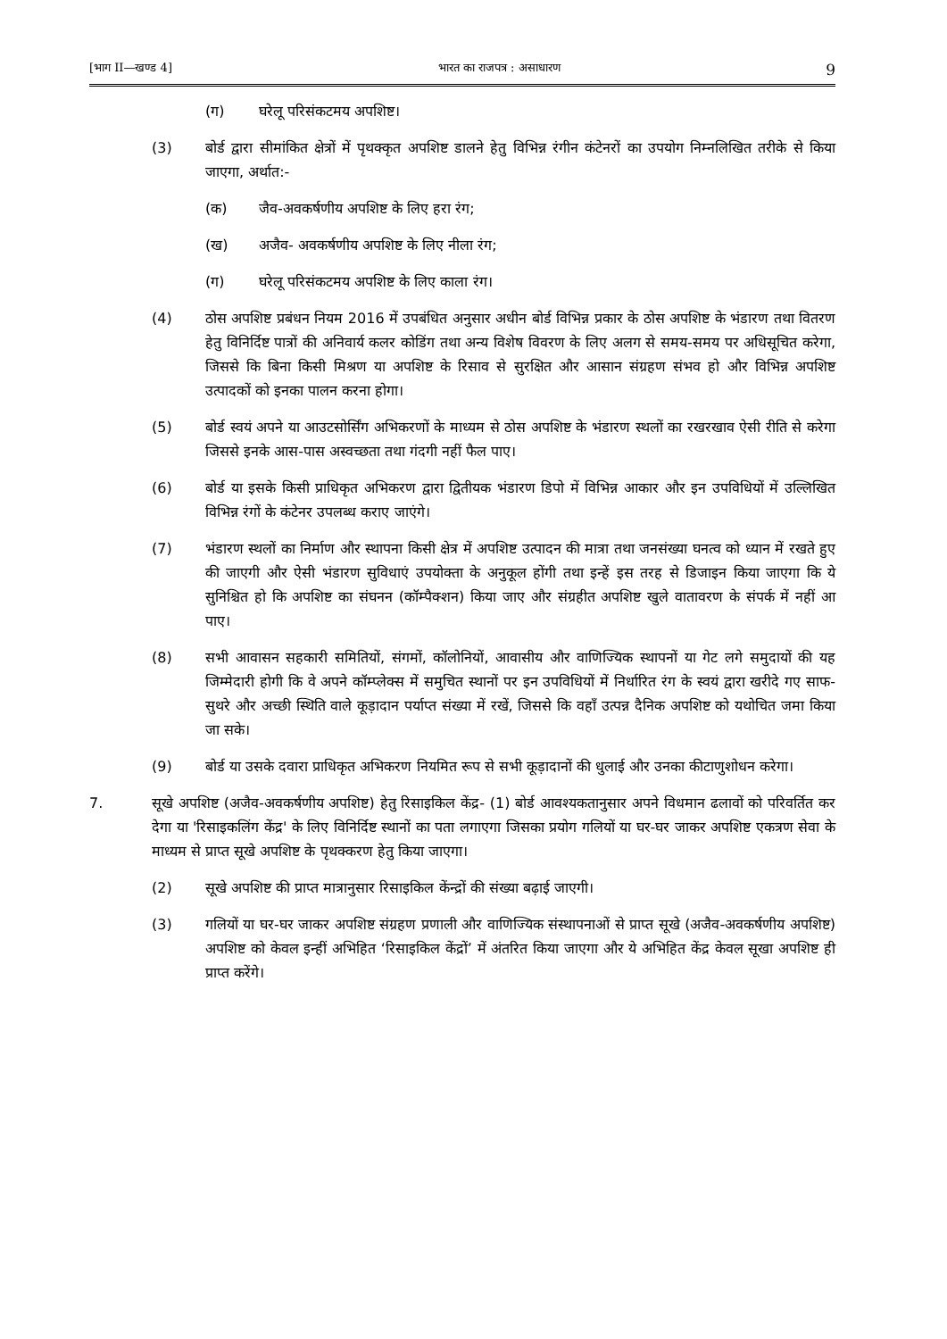[भाग II—खण्ड 4] भारत का राजपत्र : असाधारण 9
(ग) घरेलू परिसंकटमय अपशिष्ट।
(3) बोर्ड द्वारा सीमांकित क्षेत्रों में पृथक्कृत अपशिष्ट डालने हेतु विभिन्न रंगीन कंटेनरों का उपयोग निम्नलिखित तरीके से किया जाएगा, अर्थात:-
(क) जैव-अवकर्षणीय अपशिष्ट के लिए हरा रंग;
(ख) अजैव- अवकर्षणीय अपशिष्ट के लिए नीला रंग;
(ग) घरेलू परिसंकटमय अपशिष्ट के लिए काला रंग।
(4) ठोस अपशिष्ट प्रबंधन नियम 2016 में उपबंधित अनुसार अधीन बोर्ड विभिन्न प्रकार के ठोस अपशिष्ट के भंडारण तथा वितरण हेतु विनिर्दिष्ट पात्रों की अनिवार्य कलर कोडिंग तथा अन्य विशेष विवरण के लिए अलग से समय-समय पर अधिसूचित करेगा, जिससे कि बिना किसी मिश्रण या अपशिष्ट के रिसाव से सुरक्षित और आसान संग्रहण संभव हो और विभिन्न अपशिष्ट उत्पादकों को इनका पालन करना होगा।
(5) बोर्ड स्वयं अपने या आउटसोर्सिंग अभिकरणों के माध्यम से ठोस अपशिष्ट के भंडारण स्थलों का रखरखाव ऐसी रीति से करेगा जिससे इनके आस-पास अस्वच्छता तथा गंदगी नहीं फैल पाए।
(6) बोर्ड या इसके किसी प्राधिकृत अभिकरण द्वारा द्वितीयक भंडारण डिपो में विभिन्न आकार और इन उपविधियों में उल्लिखित विभिन्न रंगों के कंटेनर उपलब्ध कराए जाएंगे।
(7) भंडारण स्थलों का निर्माण और स्थापना किसी क्षेत्र में अपशिष्ट उत्पादन की मात्रा तथा जनसंख्या घनत्व को ध्यान में रखते हुए की जाएगी और ऐसी भंडारण सुविधाएं उपयोक्ता के अनुकूल होंगी तथा इन्हें इस तरह से डिजाइन किया जाएगा कि ये सुनिश्चित हो कि अपशिष्ट का संघनन (कॉम्पैक्शन) किया जाए और संग्रहीत अपशिष्ट खुले वातावरण के संपर्क में नहीं आ पाए।
(8) सभी आवासन सहकारी समितियों, संगमों, कॉलोनियों, आवासीय और वाणिज्यिक स्थापनों या गेट लगे समुदायों की यह जिम्मेदारी होगी कि वे अपने कॉम्प्लेक्स में समुचित स्थानों पर इन उपविधियों में निर्धारित रंग के स्वयं द्वारा खरीदे गए साफ-सुथरे और अच्छी स्थिति वाले कूड़ादान पर्याप्त संख्या में रखें, जिससे कि वहाँ उत्पन्न दैनिक अपशिष्ट को यथोचित जमा किया जा सके।
(9) बोर्ड या उसके दवारा प्राधिकृत अभिकरण नियमित रूप से सभी कूड़ादानों की धुलाई और उनका कीटाणुशोधन करेगा।
7. सूखे अपशिष्ट (अजैव-अवकर्षणीय अपशिष्ट) हेतु रिसाइकिल केंद्र- (1) बोर्ड आवश्यकतानुसार अपने विधमान ढलावों को परिवर्तित कर देगा या 'रिसाइकलिंग केंद्र' के लिए विनिर्दिष्ट स्थानों का पता लगाएगा जिसका प्रयोग गलियों या घर-घर जाकर अपशिष्ट एकत्रण सेवा के माध्यम से प्राप्त सूखे अपशिष्ट के पृथक्करण हेतु किया जाएगा।
(2) सूखे अपशिष्ट की प्राप्त मात्रानुसार रिसाइकिल केंन्द्रों की संख्या बढ़ाई जाएगी।
(3) गलियों या घर-घर जाकर अपशिष्ट संग्रहण प्रणाली और वाणिज्यिक संस्थापनाओं से प्राप्त सूखे (अजैव-अवकर्षणीय अपशिष्ट) अपशिष्ट को केवल इन्हीं अभिहित ‘रिसाइकिल केंद्रों’ में अंतरित किया जाएगा और ये अभिहित केंद्र केवल सूखा अपशिष्ट ही प्राप्त करेंगे।